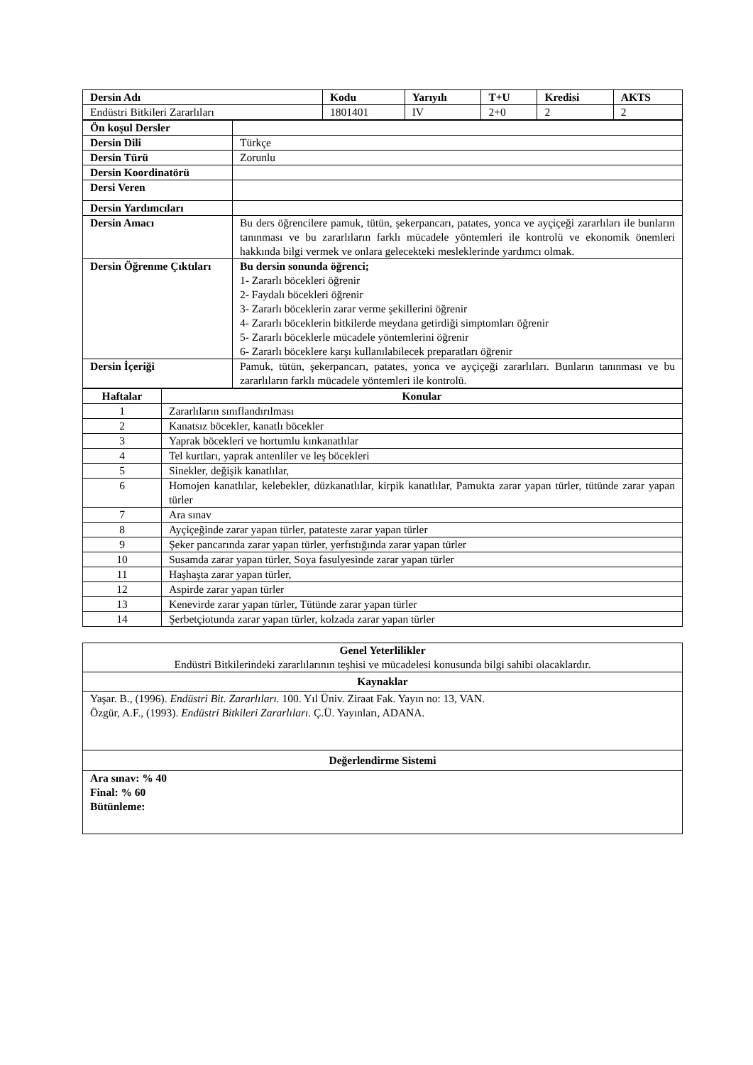| Dersin Adı | Kodu | Yarıyılı | T+U | Kredisi | AKTS |
| --- | --- | --- | --- | --- | --- |
| Endüstri Bitkileri Zararlıları | 1801401 | IV | 2+0 | 2 | 2 |
| Ön koşul Dersler | |
| Dersin Dili | Türkçe |
| Dersin Türü | Zorunlu |
| Dersin Koordinatörü | |
| Dersi Veren | |
| Dersin Yardımcıları | |
| Dersin Amacı | Bu ders öğrencilere pamuk, tütün, şekerpancarı, patates, yonca ve ayçiçeği zararlıları ile bunların tanınması ve bu zararlıların farklı mücadele yöntemleri ile kontrolü ve ekonomik önemleri hakkında bilgi vermek ve onlara gelecekteki mesleklerinde yardımcı olmak. |
| Dersin Öğrenme Çıktıları | Bu dersin sonunda öğrenci; 1- Zararlı böcekleri öğrenir 2- Faydalı böcekleri öğrenir 3- Zararlı böceklerin zarar verme şekillerini öğrenir 4- Zararlı böceklerin bitkilerde meydana getirdiği simptomları öğrenir 5- Zararlı böceklerle mücadele yöntemlerini öğrenir 6- Zararlı böceklere karşı kullanılabilecek preparatları öğrenir |
| Dersin İçeriği | Pamuk, tütün, şekerpancarı, patates, yonca ve ayçiçeği zararlıları. Bunların tanınması ve bu zararlıların farklı mücadele yöntemleri ile kontrolü. |
| Haftalar | Konular |
| --- | --- |
| 1 | Zararlıların sınıflandırılması |
| 2 | Kanatsız böcekler, kanatlı böcekler |
| 3 | Yaprak böcekleri ve hortumlu kınkanatlılar |
| 4 | Tel kurtları, yaprak antenliler ve leş böcekleri |
| 5 | Sinekler, değişik kanatlılar, |
| 6 | Homojen kanatlılar, kelebekler, düzkanatlılar, kirpik kanatlılar, Pamukta zarar yapan türler, tütünde zarar yapan türler |
| 7 | Ara sınav |
| 8 | Ayçiçeğinde zarar yapan türler, patateste zarar yapan türler |
| 9 | Şeker pancarında zarar yapan türler, yerfıstığında zarar yapan türler |
| 10 | Susamda zarar yapan türler, Soya fasulyesinde zarar yapan türler |
| 11 | Haşhaşta zarar yapan türler, |
| 12 | Aspirde zarar yapan türler |
| 13 | Kenevirde zarar yapan türler, Tütünde zarar yapan türler |
| 14 | Şerbetçiotunda zarar yapan türler, kolzada zarar yapan türler |
| Genel Yeterlilikler Endüstri Bitkilerindeki zararlılarının teşhisi ve mücadelesi konusunda bilgi sahibi olacaklardır. |
| Kaynaklar |
| Yaşar. B., (1996). Endüstri Bit. Zararlıları. 100. Yıl Üniv. Ziraat Fak. Yayın no: 13, VAN. Özgür, A.F., (1993). Endüstri Bitkileri Zararlıları . Ç.Ü. Yayınları, ADANA. |
| Değerlendirme Sistemi |
| Ara sınav: % 40 Final: % 60 Bütünleme: |